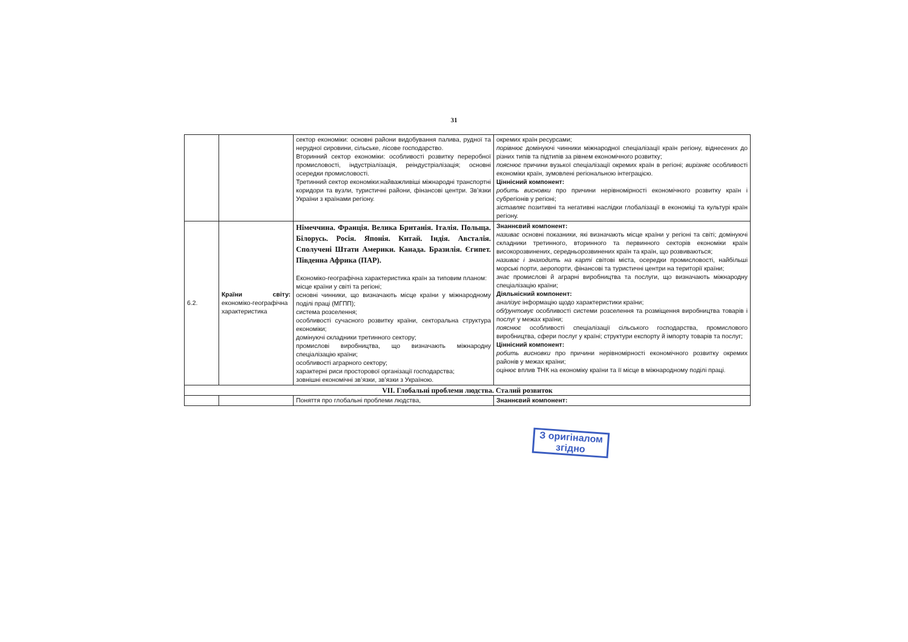31
| | | сектор економіки: основні райони видобування палива, рудної та нерудної сировини, сільське, лісове господарство. Вторинний сектор економіки: особливості розвитку переробної промисловості, індустріалізація, реіндустріалізація; основні осередки промисловості. Третинний сектор економіки:найважливіші міжнародні транспортні коридори та вузли, туристичні райони, фінансові центри. Зв’язки України з країнами регіону. | окремих країн ресурсами; порівнює домінуючі чинники міжнародної спеціалізації країн регіону, віднесених до різних типів та підтипів за рівнем економічного розвитку; пояснює причини вузької спеціалізації окремих країн в регіоні; вирізняє особливості економіки країн, зумовлені регіональною інтеграцією. Ціннісний компонент: робить висновки про причини нерівномірності економічного розвитку країн і субрегіонів у регіоні; зіставляє позитивні та негативні наслідки глобалізації в економіці та культурі країн регіону. |
| 6.2. | Країни світу: економіко-географічна характеристика | Німеччина. Франція. Велика Британія. Італія. Польща. Білорусь. Росія. Японія. Китай. Індія. Австалія. Сполучені Штати Америки. Канада. Бразилія. Єгипет. Південна Африка (ПАР). Економіко-географічна характеристика країн за типовим планом: місце країни у світі та регіоні; основні чинники, що визначають місце країни у міжнародному поділі праці (МГПП); система розселення; особливості сучасного розвитку країни, секторальна структура економіки; домінуючі складники третинного сектору; промислові виробництва, що визначають міжнародну спеціалізацію країни; особливості аграрного сектору; характерні риси просторової організації господарства; зовнішні економічні зв’язки, зв’язки з Україною. | Знаннєвий компонент: називає основні показники, які визначають місце країни у регіоні та світі; домінуючі складники третинного, вторинного та первинного секторів економіки країн високорозвинених, середньорозвинених країн та країн, що розвиваються; називає і знаходить на карті світові міста, осередки промисловості, найбільші морські порти, аеропорти, фінансові та туристичні центри на території країни; знає промислові й аграрні виробництва та послуги, що визначають міжнародну спеціалізацію країни; Діяльнісний компонент: аналізує інформацію щодо характеристики країни; обґрунтовує особливості системи розселення та розміщення виробництва товарів і послуг у межах країни; пояснює особливості спеціалізації сільського господарства, промислового виробництва, сфери послуг у країні; структури експорту й імпорту товарів та послуг; Ціннісний компонент: робить висновки про причини нерівномірності економічного розвитку окремих районів у межах країни; оцінює вплив ТНК на економіку країни та її місце в міжнародному поділі праці. |
| VII. Глобальні проблеми людства. Сталий розвиток | | | |
| | | Поняття про глобальні проблеми людства, | Знаннєвий компонент: |
З оригіналом згідно